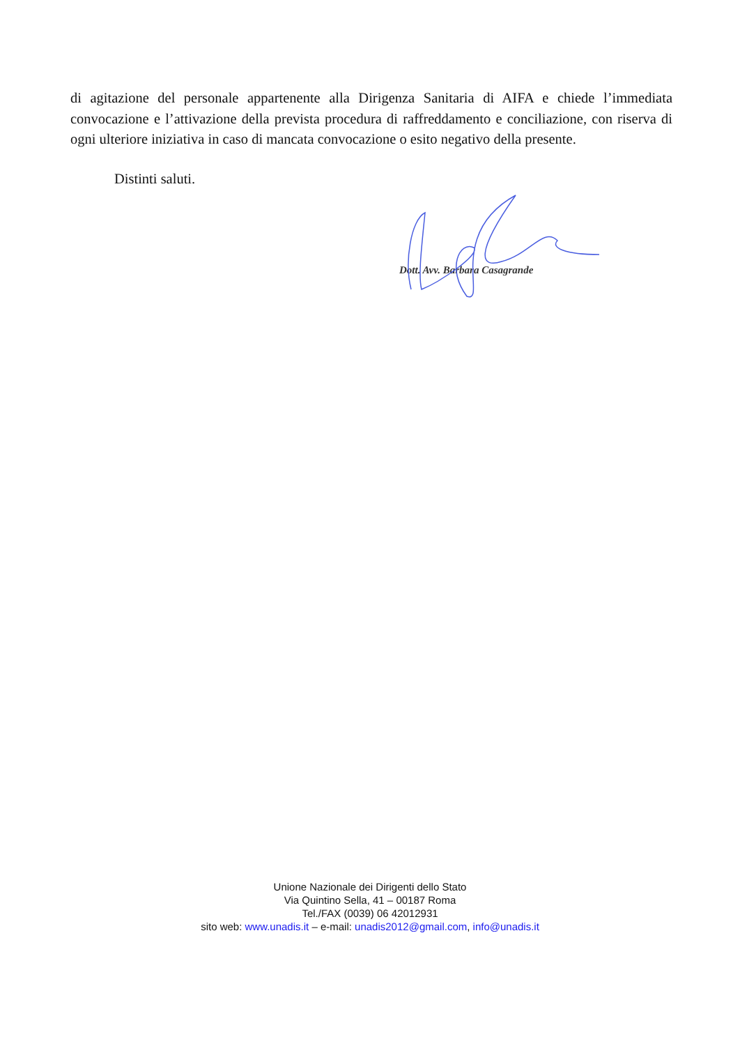di agitazione del personale appartenente alla Dirigenza Sanitaria di AIFA e chiede l’immediata convocazione e l’attivazione della prevista procedura di raffreddamento e conciliazione, con riserva di ogni ulteriore iniziativa in caso di mancata convocazione o esito negativo della presente.
Distinti saluti.
Dott. Avv. Barbara Casagrande
Unione Nazionale dei Dirigenti dello Stato
Via Quintino Sella, 41 – 00187 Roma
Tel./FAX (0039) 06 42012931
sito web: www.unadis.it – e-mail: unadis2012@gmail.com, info@unadis.it